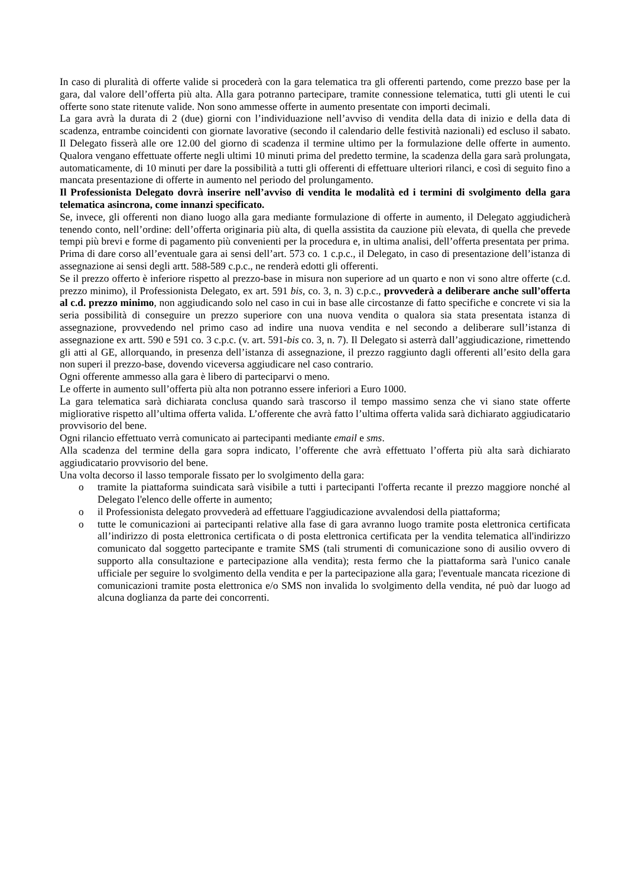In caso di pluralità di offerte valide si procederà con la gara telematica tra gli offerenti partendo, come prezzo base per la gara, dal valore dell’offerta più alta. Alla gara potranno partecipare, tramite connessione telematica, tutti gli utenti le cui offerte sono state ritenute valide. Non sono ammesse offerte in aumento presentate con importi decimali.
La gara avrà la durata di 2 (due) giorni con l’individuazione nell’avviso di vendita della data di inizio e della data di scadenza, entrambe coincidenti con giornate lavorative (secondo il calendario delle festività nazionali) ed escluso il sabato. Il Delegato fisserà alle ore 12.00 del giorno di scadenza il termine ultimo per la formulazione delle offerte in aumento. Qualora vengano effettuate offerte negli ultimi 10 minuti prima del predetto termine, la scadenza della gara sarà prolungata, automaticamente, di 10 minuti per dare la possibilità a tutti gli offerenti di effettuare ulteriori rilanci, e così di seguito fino a mancata presentazione di offerte in aumento nel periodo del prolungamento.
Il Professionista Delegato dovrà inserire nell’avviso di vendita le modalità ed i termini di svolgimento della gara telematica asincrona, come innanzi specificato.
Se, invece, gli offerenti non diano luogo alla gara mediante formulazione di offerte in aumento, il Delegato aggiudicherà tenendo conto, nell’ordine: dell’offerta originaria più alta, di quella assistita da cauzione più elevata, di quella che prevede tempi più brevi e forme di pagamento più convenienti per la procedura e, in ultima analisi, dell’offerta presentata per prima.
Prima di dare corso all’eventuale gara ai sensi dell’art. 573 co. 1 c.p.c., il Delegato, in caso di presentazione dell’istanza di assegnazione ai sensi degli artt. 588-589 c.p.c., ne renderà edotti gli offerenti.
Se il prezzo offerto è inferiore rispetto al prezzo-base in misura non superiore ad un quarto e non vi sono altre offerte (c.d. prezzo minimo), il Professionista Delegato, ex art. 591 bis, co. 3, n. 3) c.p.c., provvederà a deliberare anche sull’offerta al c.d. prezzo minimo, non aggiudicando solo nel caso in cui in base alle circostanze di fatto specifiche e concrete vi sia la seria possibilità di conseguire un prezzo superiore con una nuova vendita o qualora sia stata presentata istanza di assegnazione, provvedendo nel primo caso ad indire una nuova vendita e nel secondo a deliberare sull’istanza di assegnazione ex artt. 590 e 591 co. 3 c.p.c. (v. art. 591-bis co. 3, n. 7). Il Delegato si asterrà dall’aggiudicazione, rimettendo gli atti al GE, allorquando, in presenza dell’istanza di assegnazione, il prezzo raggiunto dagli offerenti all’esito della gara non superi il prezzo-base, dovendo viceversa aggiudicare nel caso contrario.
Ogni offerente ammesso alla gara è libero di parteciparvi o meno.
Le offerte in aumento sull’offerta più alta non potranno essere inferiori a Euro 1000.
La gara telematica sarà dichiarata conclusa quando sarà trascorso il tempo massimo senza che vi siano state offerte migliorative rispetto all’ultima offerta valida. L’offerente che avrà fatto l’ultima offerta valida sarà dichiarato aggiudicatario provvisorio del bene.
Ogni rilancio effettuato verrà comunicato ai partecipanti mediante email e sms.
Alla scadenza del termine della gara sopra indicato, l’offerente che avrà effettuato l’offerta più alta sarà dichiarato aggiudicatario provvisorio del bene.
Una volta decorso il lasso temporale fissato per lo svolgimento della gara:
o tramite la piattaforma suindicata sarà visibile a tutti i partecipanti l'offerta recante il prezzo maggiore nonché al Delegato l'elenco delle offerte in aumento;
o il Professionista delegato provvederà ad effettuare l'aggiudicazione avvalendosi della piattaforma;
o tutte le comunicazioni ai partecipanti relative alla fase di gara avranno luogo tramite posta elettronica certificata all’indirizzo di posta elettronica certificata o di posta elettronica certificata per la vendita telematica all'indirizzo comunicato dal soggetto partecipante e tramite SMS (tali strumenti di comunicazione sono di ausilio ovvero di supporto alla consultazione e partecipazione alla vendita); resta fermo che la piattaforma sarà l'unico canale ufficiale per seguire lo svolgimento della vendita e per la partecipazione alla gara; l'eventuale mancata ricezione di comunicazioni tramite posta elettronica e/o SMS non invalida lo svolgimento della vendita, né può dar luogo ad alcuna doglianza da parte dei concorrenti.